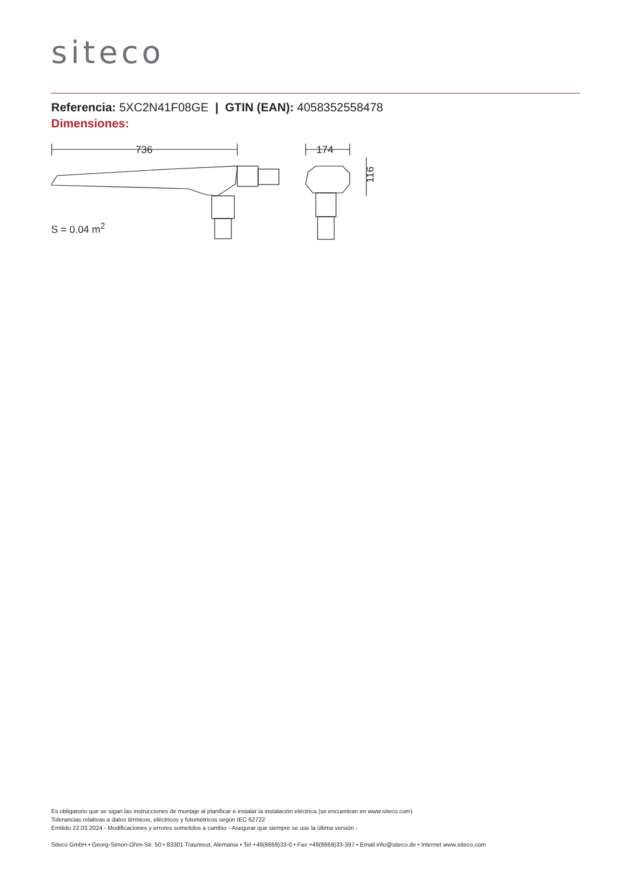siteco
Referencia: 5XC2N41F08GE | GTIN (EAN): 4058352558478
Dimensiones:
736
174
116
S = 0.04 m<sup>2</sup>
Es obligatorio que se sigan las instrucciones de montaje al planificar e instalar la instalación eléctrica (se encuentran en www.siteco.com)
Tolerancias relativas a datos térmicos, eléctricos y fotométricos según IEC 62722
Emitido 22.03.2024 - Modificaciones y errores sometidos a cambio - Asegurar que siempre se use la última versión -
Siteco GmbH • Georg-Simon-Ohm-Str. 50 • 83301 Traunreut, Alemania • Tel +49(8669)33-0 • Fax +49(8669)33-397 • Email info@siteco.de • Internet www.siteco.com